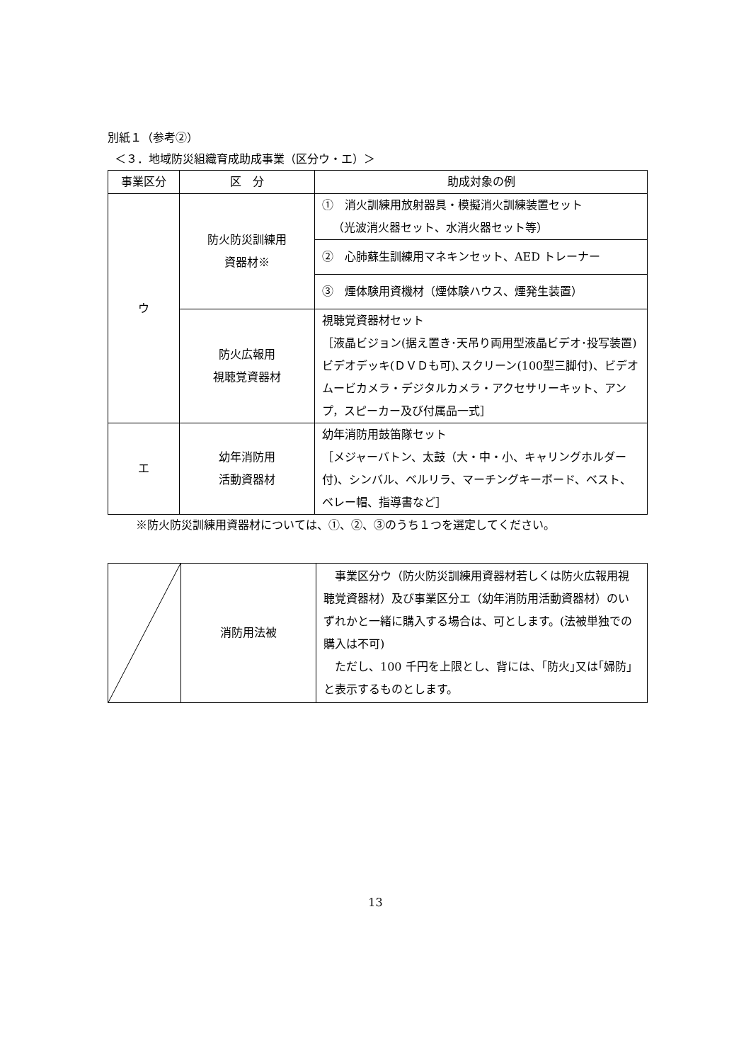別紙１（参考②）
＜３．地域防災組織育成助成事業（区分ウ・エ）＞
| 事業区分 | 区 分 | 助成対象の例 |
| --- | --- | --- |
| ウ | 防火防災訓練用 資器材※ | ① 消火訓練用放射器具・模擬消火訓練装置セット （光波消火器セット、水消火器セット等） |
| | | ② 心肺蘇生訓練用マネキンセット、AED トレーナー |
| | | ③ 煙体験用資機材（煙体験ハウス、煙発生装置） |
| | 防火広報用 視聴覚資器材 | 視聴覚資器材セット ［液晶ビジョン(据え置き･天吊り両用型液晶ビデオ･投写装置)ビデオデッキ(ＤＶＤも可)､スクリーン(100型三脚付)、ビデオムービカメラ・デジタルカメラ・アクセサリーキット、アンプ，スピーカー及び付属品一式］ |
| エ | 幼年消防用 活動資器材 | 幼年消防用鼓笛隊セット ［メジャーバトン、太鼓（大・中・小、キャリングホルダー付)、シンバル、ベルリラ、マーチングキーボード、ベスト、ベレー帽、指導書など］ |
※防火防災訓練用資器材については、①、②、③のうち１つを選定してください。
| | 消防用法被 | 事業区分ウ（防火防災訓練用資器材若しくは防火広報用視聴覚資器材）及び事業区分エ（幼年消防用活動資器材）のいずれかと一緒に購入する場合は、可とします。(法被単独での購入は不可) ただし、100 千円を上限とし、背には、｢防火｣又は｢婦防｣と表示するものとします。 |
13